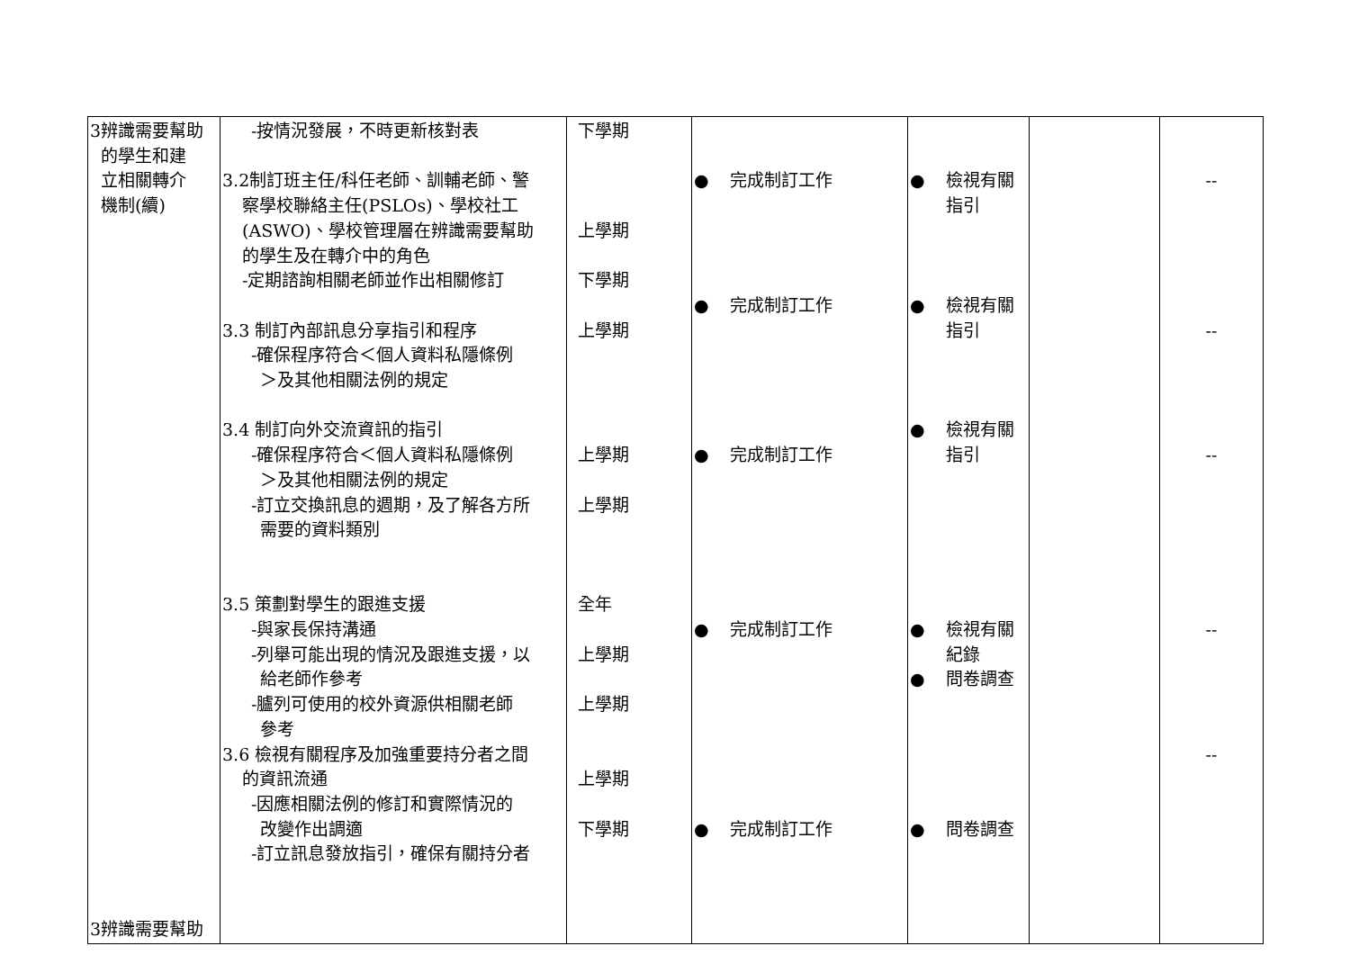| 3辨識需要幫助 的學生和建 立相關轉介 機制(續) 3辨識需要幫助 | -按情況發展，不時更新核對表 3.2制訂班主任/科任老師、訓輔老師、警 察學校聯絡主任(PSLOs)、學校社工 (ASWO)、學校管理層在辨識需要幫助 的學生及在轉介中的角色 -定期諮詢相關老師並作出相關修訂 3.3 制訂內部訊息分享指引和程序 -確保程序符合＜個人資料私隱條例 ＞及其他相關法例的規定 3.4 制訂向外交流資訊的指引 -確保程序符合＜個人資料私隱條例 ＞及其他相關法例的規定 -訂立交換訊息的週期，及了解各方所 需要的資料類別 3.5 策劃對學生的跟進支援 -與家長保持溝通 -列舉可能出現的情況及跟進支援，以 給老師作參考 -臚列可使用的校外資源供相關老師 參考 3.6 檢視有關程序及加強重要持分者之間 的資訊流通 -因應相關法例的修訂和實際情況的 改變作出調適 -訂立訊息發放指引，確保有關持分者 | 下學期 上學期 下學期 上學期 上學期 上學期 全年 上學期 上學期 上學期 下學期 | ● 完成制訂工作 ● 完成制訂工作 ● 完成制訂工作 ● 完成制訂工作 ● 完成制訂工作 | ● 檢視有關 指引 ● 檢視有關 指引 ● 檢視有關 指引 ● 檢視有關 紀錄 ● 問卷調查 ● 問卷調查 | | -- -- -- -- -- |